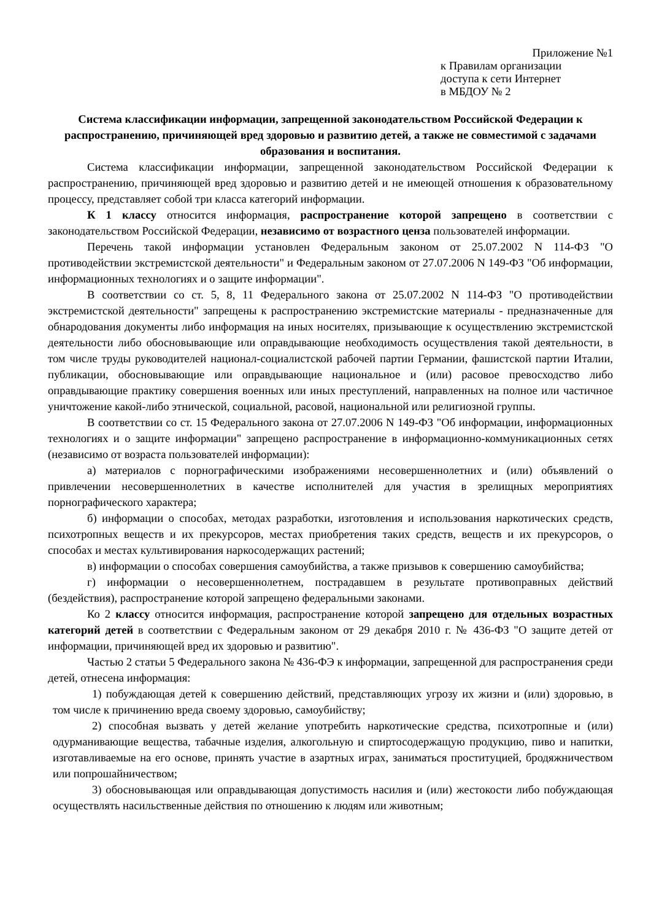Приложение №1
к Правилам организации
доступа к сети Интернет
в МБДОУ № 2
Система классификации информации, запрещенной законодательством Российской Федерации к распространению, причиняющей вред здоровью и развитию детей, а также не совместимой с задачами образования и воспитания.
Система классификации информации, запрещенной законодательством Российской Федерации к распространению, причиняющей вред здоровью и развитию детей и не имеющей отношения к образовательному процессу, представляет собой три класса категорий информации.
К 1 классу относится информация, распространение которой запрещено в соответствии с законодательством Российской Федерации, независимо от возрастного ценза пользователей информации.
Перечень такой информации установлен Федеральным законом от 25.07.2002 N 114-ФЗ "О противодействии экстремистской деятельности" и Федеральным законом от 27.07.2006 N 149-ФЗ "Об информации, информационных технологиях и о защите информации".
В соответствии со ст. 5, 8, 11 Федерального закона от 25.07.2002 N 114-ФЗ "О противодействии экстремистской деятельности" запрещены к распространению экстремистские материалы - предназначенные для обнародования документы либо информация на иных носителях, призывающие к осуществлению экстремистской деятельности либо обосновывающие или оправдывающие необходимость осуществления такой деятельности, в том числе труды руководителей национал-социалистской рабочей партии Германии, фашистской партии Италии, публикации, обосновывающие или оправдывающие национальное и (или) расовое превосходство либо оправдывающие практику совершения военных или иных преступлений, направленных на полное или частичное уничтожение какой-либо этнической, социальной, расовой, национальной или религиозной группы.
В соответствии со ст. 15 Федерального закона от 27.07.2006 N 149-ФЗ "Об информации, информационных технологиях и о защите информации" запрещено распространение в информационно-коммуникационных сетях (независимо от возраста пользователей информации):
а) материалов с порнографическими изображениями несовершеннолетних и (или) объявлений о привлечении несовершеннолетних в качестве исполнителей для участия в зрелищных мероприятиях порнографического характера;
б) информации о способах, методах разработки, изготовления и использования наркотических средств, психотропных веществ и их прекурсоров, местах приобретения таких средств, веществ и их прекурсоров, о способах и местах культивирования наркосодержащих растений;
в) информации о способах совершения самоубийства, а также призывов к совершению самоубийства;
г) информации о несовершеннолетнем, пострадавшем в результате противоправных действий (бездействия), распространение которой запрещено федеральными законами.
Ко 2 классу относится информация, распространение которой запрещено для отдельных возрастных категорий детей в соответствии с Федеральным законом от 29 декабря 2010 г. № 436-ФЗ "О защите детей от информации, причиняющей вред их здоровью и развитию".
Частью 2 статьи 5 Федерального закона № 436-ФЭ к информации, запрещенной для распространения среди детей, отнесена информация:
1) побуждающая детей к совершению действий, представляющих угрозу их жизни и (или) здоровью, в том числе к причинению вреда своему здоровью, самоубийству;
2) способная вызвать у детей желание употребить наркотические средства, психотропные и (или) одурманивающие вещества, табачные изделия, алкогольную и спиртосодержащую продукцию, пиво и напитки, изготавливаемые на его основе, принять участие в азартных играх, заниматься проституцией, бродяжничеством или попрошайничеством;
3) обосновывающая или оправдывающая допустимость насилия и (или) жестокости либо побуждающая осуществлять насильственные действия по отношению к людям или животным;